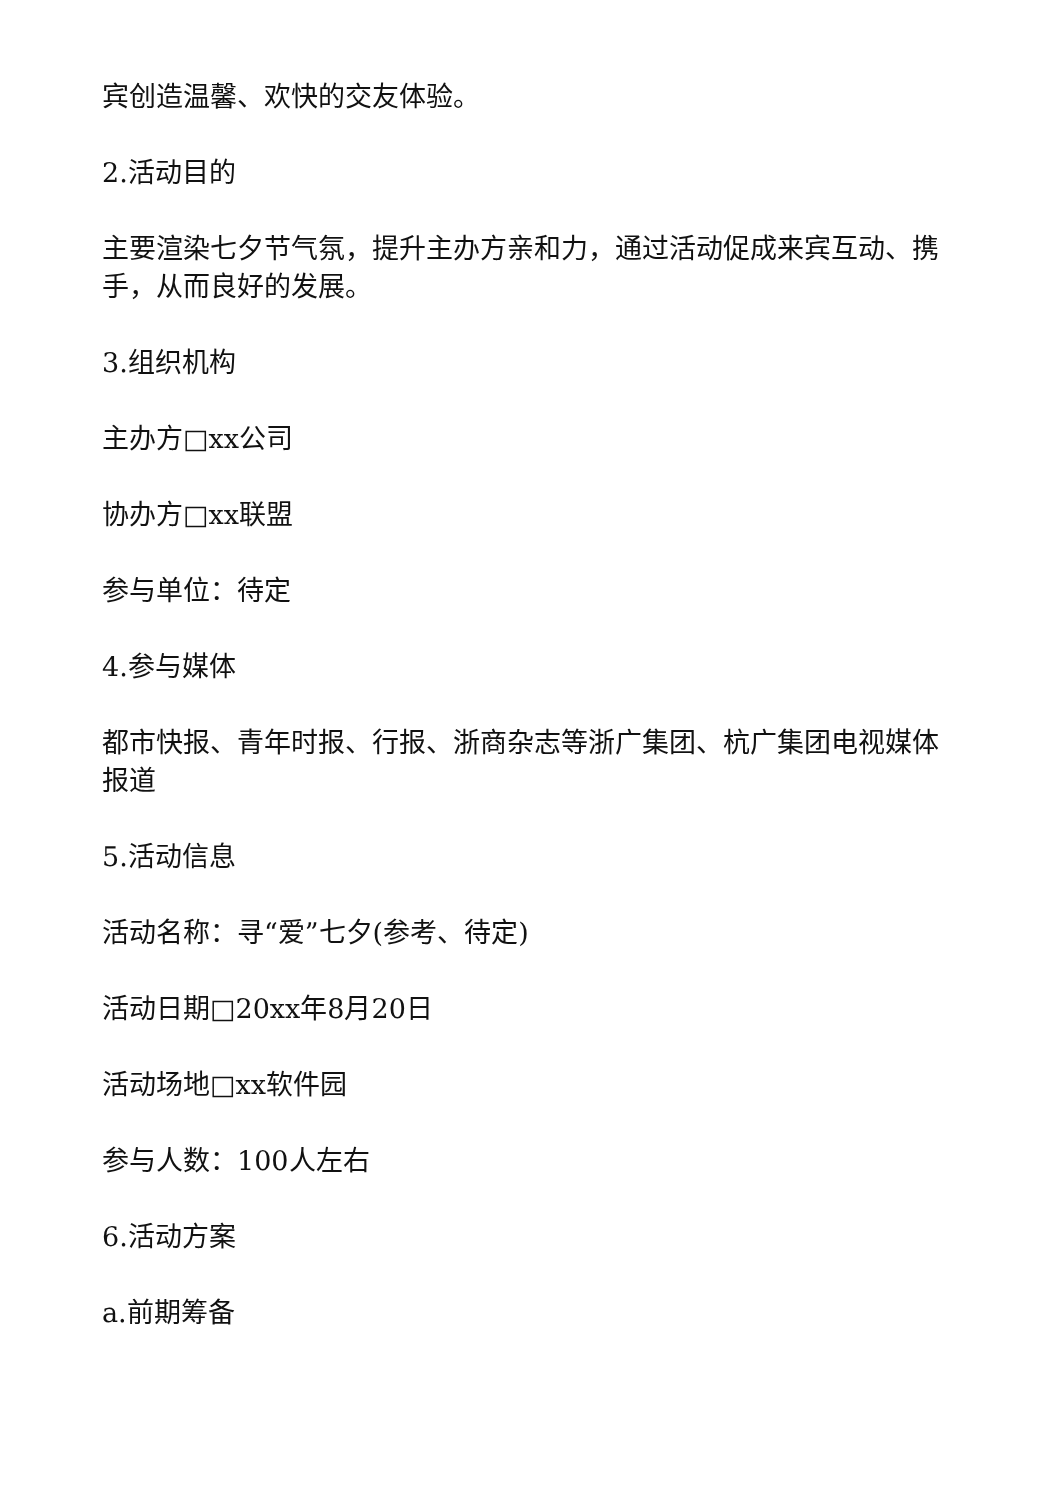宾创造温馨、欢快的交友体验。
2.活动目的
主要渲染七夕节气氛，提升主办方亲和力，通过活动促成来宾互动、携手，从而良好的发展。
3.组织机构
主办方□xx公司
协办方□xx联盟
参与单位：待定
4.参与媒体
都市快报、青年时报、行报、浙商杂志等浙广集团、杭广集团电视媒体报道
5.活动信息
活动名称：寻“爱”七夕(参考、待定)
活动日期□20xx年8月20日
活动场地□xx软件园
参与人数：100人左右
6.活动方案
a.前期筹备